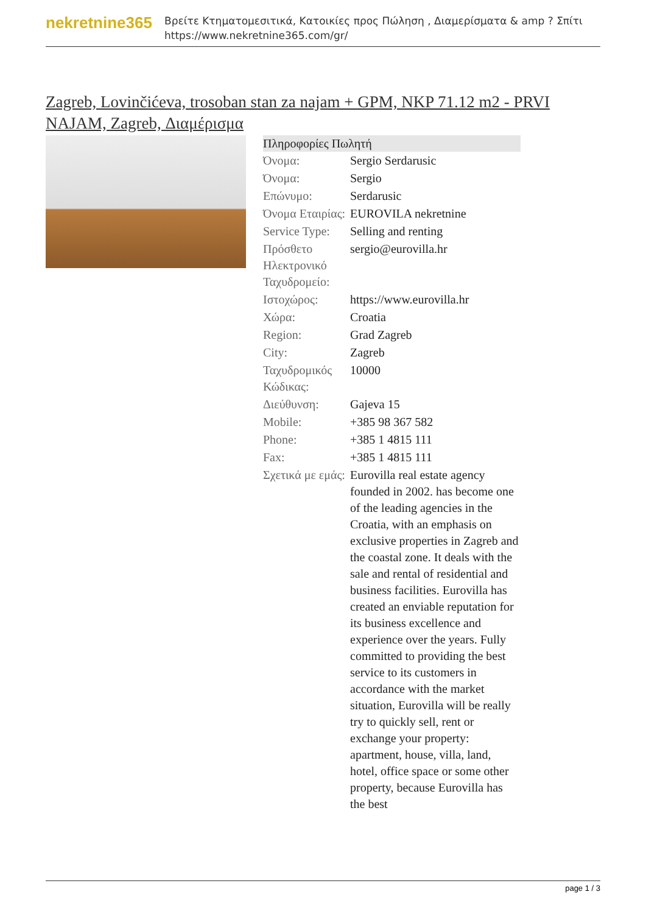nekretnine365
Βρείτε Κτηματομεσιτικά, Κατοικίες προς Πώληση , Διαμερίσματα & amp ? Σπίτι
https://www.nekretnine365.com/gr/
Zagreb, Lovinčićeva, trosoban stan za najam + GPM, NKP 71.12 m2 - PRVI NAJAM, Zagreb, Διαμέρισμα
| Πληροφορίες Πωλητή | |
| --- | --- |
| Όνομα: | Sergio Serdarusic |
| Όνομα: | Sergio |
| Επώνυμο: | Serdarusic |
| Όνομα Εταιρίας: | EUROVILA nekretnine |
| Service Type: | Selling and renting |
| Πρόσθετο Ηλεκτρονικό Ταχυδρομείο: | sergio@eurovilla.hr |
| Ιστοχώρος: | https://www.eurovilla.hr |
| Χώρα: | Croatia |
| Region: | Grad Zagreb |
| City: | Zagreb |
| Ταχυδρομικός Κώδικας: | 10000 |
| Διεύθυνση: | Gajeva 15 |
| Mobile: | +385 98 367 582 |
| Phone: | +385 1 4815 111 |
| Fax: | +385 1 4815 111 |
| Σχετικά με εμάς: | Eurovilla real estate agency founded in 2002. has become one of the leading agencies in the Croatia, with an emphasis on exclusive properties in Zagreb and the coastal zone. It deals with the sale and rental of residential and business facilities. Eurovilla has created an enviable reputation for its business excellence and experience over the years. Fully committed to providing the best service to its customers in accordance with the market situation, Eurovilla will be really try to quickly sell, rent or exchange your property: apartment, house, villa, land, hotel, office space or some other property, because Eurovilla has the best |
page 1 / 3